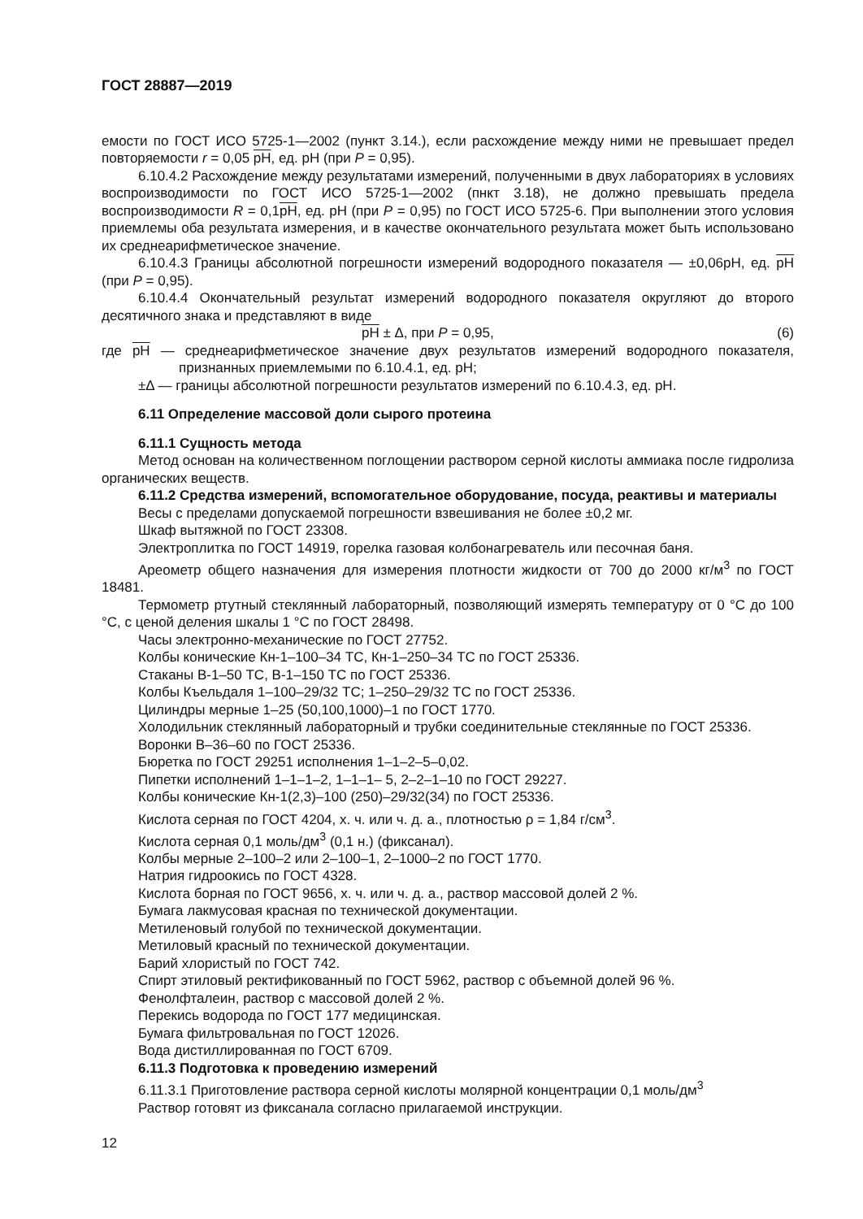ГОСТ 28887—2019
емости по ГОСТ ИСО 5725-1—2002 (пункт 3.14.), если расхождение между ними не превышает предел повторяемости r = 0,05 pH, ед. pH (при P = 0,95).
6.10.4.2 Расхождение между результатами измерений, полученными в двух лабораториях в условиях воспроизводимости по ГОСТ ИСО 5725-1—2002 (пнкт 3.18), не должно превышать предела воспроизводимости R = 0,1pH, ед. pH (при P = 0,95) по ГОСТ ИСО 5725-6. При выполнении этого условия приемлемы оба результата измерения, и в качестве окончательного результата может быть использовано их среднеарифметическое значение.
6.10.4.3 Границы абсолютной погрешности измерений водородного показателя — ±0,06pH, ед. pH (при P = 0,95).
6.10.4.4 Окончательный результат измерений водородного показателя округляют до второго десятичного знака и представляют в виде
pH ± Δ, при P = 0,95, (6)
где pH — среднеарифметическое значение двух результатов измерений водородного показателя, признанных приемлемыми по 6.10.4.1, ед. pH;
±Δ — границы абсолютной погрешности результатов измерений по 6.10.4.3, ед. pH.
6.11 Определение массовой доли сырого протеина
6.11.1 Сущность метода
Метод основан на количественном поглощении раствором серной кислоты аммиака после гидролиза органических веществ.
6.11.2 Средства измерений, вспомогательное оборудование, посуда, реактивы и материалы
Весы с пределами допускаемой погрешности взвешивания не более ±0,2 мг.
Шкаф вытяжной по ГОСТ 23308.
Электроплитка по ГОСТ 14919, горелка газовая колбонагреватель или песочная баня.
Ареометр общего назначения для измерения плотности жидкости от 700 до 2000 кг/м<sup>3</sup> по ГОСТ 18481.
Термометр ртутный стеклянный лабораторный, позволяющий измерять температуру от 0 °С до 100 °С, с ценой деления шкалы 1 °С по ГОСТ 28498.
Часы электронно-механические по ГОСТ 27752.
Колбы конические Кн-1–100–34 ТС, Кн-1–250–34 ТС по ГОСТ 25336.
Стаканы В-1–50 ТС, В-1–150 ТС по ГОСТ 25336.
Колбы Къельдаля 1–100–29/32 ТС; 1–250–29/32 ТС по ГОСТ 25336.
Цилиндры мерные 1–25 (50,100,1000)–1 по ГОСТ 1770.
Холодильник стеклянный лабораторный и трубки соединительные стеклянные по ГОСТ 25336.
Воронки В–36–60 по ГОСТ 25336.
Бюретка по ГОСТ 29251 исполнения 1–1–2–5–0,02.
Пипетки исполнений 1–1–1–2, 1–1–1– 5, 2–2–1–10 по ГОСТ 29227.
Колбы конические Кн-1(2,3)–100 (250)–29/32(34) по ГОСТ 25336.
Кислота серная по ГОСТ 4204, х. ч. или ч. д. а., плотностью ρ = 1,84 г/см<sup>3</sup>.
Кислота серная 0,1 моль/дм<sup>3</sup> (0,1 н.) (фиксанал).
Колбы мерные 2–100–2 или 2–100–1, 2–1000–2 по ГОСТ 1770.
Натрия гидроокись по ГОСТ 4328.
Кислота борная по ГОСТ 9656, х. ч. или ч. д. а., раствор массовой долей 2 %.
Бумага лакмусовая красная по технической документации.
Метиленовый голубой по технической документации.
Метиловый красный по технической документации.
Барий хлористый по ГОСТ 742.
Спирт этиловый ректификованный по ГОСТ 5962, раствор с объемной долей 96 %.
Фенолфталеин, раствор с массовой долей 2 %.
Перекись водорода по ГОСТ 177 медицинская.
Бумага фильтровальная по ГОСТ 12026.
Вода дистиллированная по ГОСТ 6709.
6.11.3 Подготовка к проведению измерений
6.11.3.1 Приготовление раствора серной кислоты молярной концентрации 0,1 моль/дм<sup>3</sup>
Раствор готовят из фиксанала согласно прилагаемой инструкции.
12